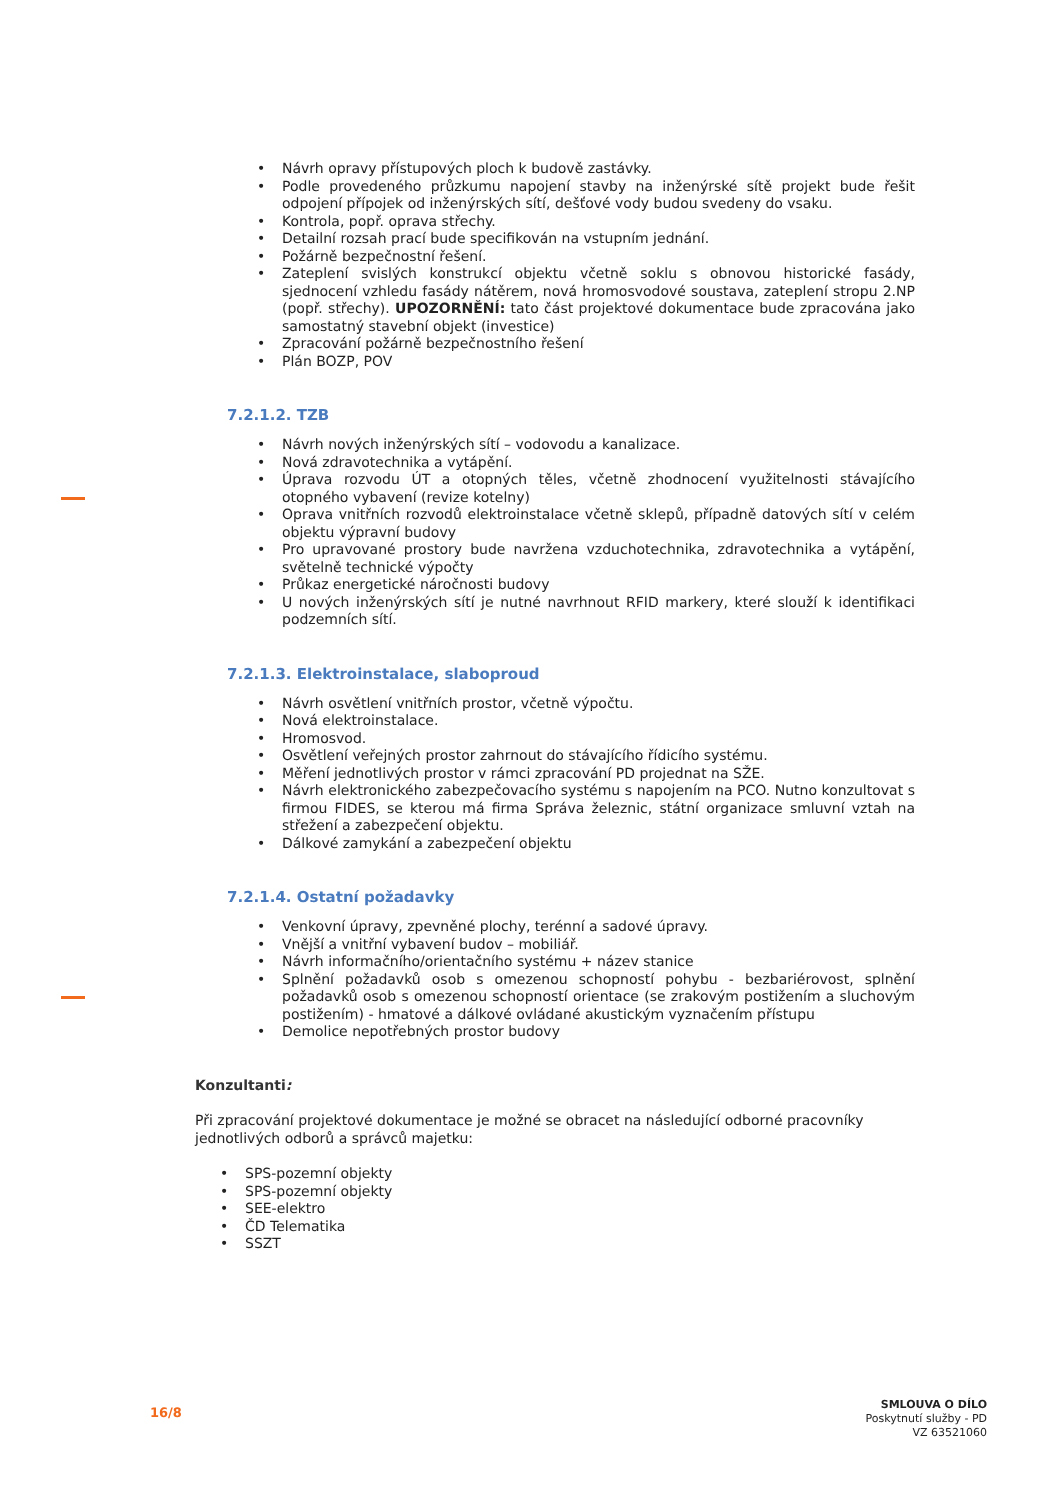Návrh opravy přístupových ploch k budově zastávky.
Podle provedeného průzkumu napojení stavby na inženýrské sítě projekt bude řešit odpojení přípojek od inženýrských sítí, dešťové vody budou svedeny do vsaku.
Kontrola, popř. oprava střechy.
Detailní rozsah prací bude specifikován na vstupním jednání.
Požárně bezpečnostní řešení.
Zateplení svislých konstrukcí objektu včetně soklu s obnovou historické fasády, sjednocení vzhledu fasády nátěrem, nová hromosvodové soustava, zateplení stropu 2.NP (popř. střechy). UPOZORNĚNÍ: tato část projektové dokumentace bude zpracována jako samostatný stavební objekt (investice)
Zpracování požárně bezpečnostního řešení
Plán BOZP, POV
7.2.1.2. TZB
Návrh nových inženýrských sítí – vodovodu a kanalizace.
Nová zdravotechnika a vytápění.
Úprava rozvodu ÚT a otopných těles, včetně zhodnocení využitelnosti stávajícího otopného vybavení (revize kotelny)
Oprava vnitřních rozvodů elektroinstalace včetně sklepů, případně datových sítí v celém objektu výpravní budovy
Pro upravované prostory bude navržena vzduchotechnika, zdravotechnika a vytápění, světelně technické výpočty
Průkaz energetické náročnosti budovy
U nových inženýrských sítí je nutné navrhnout RFID markery, které slouží k identifikaci podzemních sítí.
7.2.1.3. Elektroinstalace, slaboproud
Návrh osvětlení vnitřních prostor, včetně výpočtu.
Nová elektroinstalace.
Hromosvod.
Osvětlení veřejných prostor zahrnout do stávajícího řídicího systému.
Měření jednotlivých prostor v rámci zpracování PD projednat na SŽE.
Návrh elektronického zabezpečovacího systému s napojením na PCO. Nutno konzultovat s firmou FIDES, se kterou má firma Správa železnic, státní organizace smluvní vztah na střežení a zabezpečení objektu.
Dálkové zamykání a zabezpečení objektu
7.2.1.4. Ostatní požadavky
Venkovní úpravy, zpevněné plochy, terénní a sadové úpravy.
Vnější a vnitřní vybavení budov – mobiliář.
Návrh informačního/orientačního systému + název stanice
Splnění požadavků osob s omezenou schopností pohybu - bezbariérovost, splnění požadavků osob s omezenou schopností orientace (se zrakovým postižením a sluchovým postižením) - hmatové a dálkové ovládané akustickým vyznačením přístupu
Demolice nepotřebných prostor budovy
Konzultanti:
Při zpracování projektové dokumentace je možné se obracet na následující odborné pracovníky jednotlivých odborů a správců majetku:
SPS-pozemní objekty
SPS-pozemní objekty
SEE-elektro
ČD Telematika
SSZT
16/8
SMLOUVA O DÍLO
Poskytnutí služby - PD
VZ 63521060